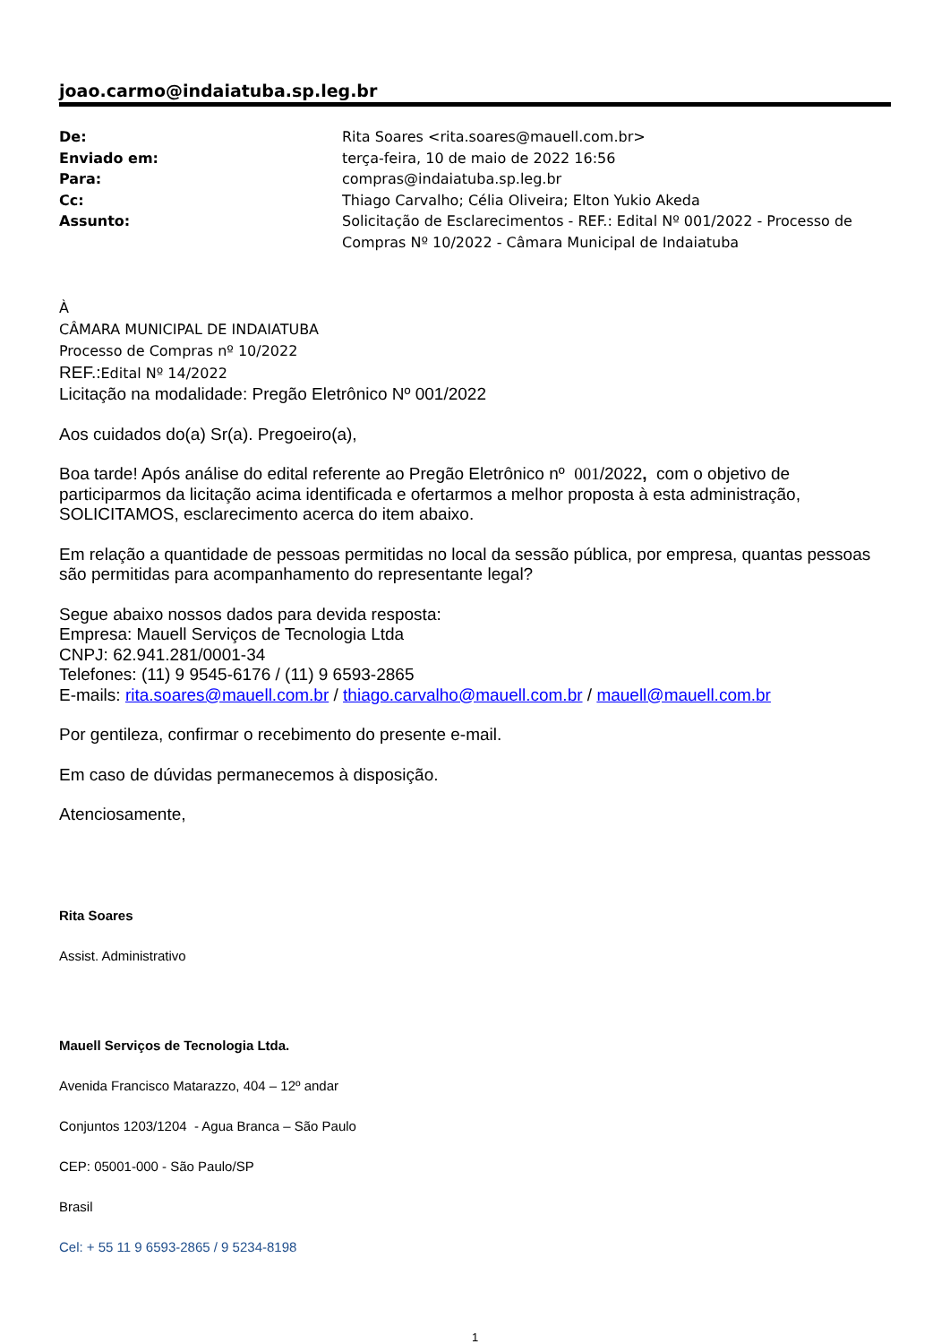joao.carmo@indaiatuba.sp.leg.br
| De: | Rita Soares <rita.soares@mauell.com.br> |
| Enviado em: | terça-feira, 10 de maio de 2022 16:56 |
| Para: | compras@indaiatuba.sp.leg.br |
| Cc: | Thiago Carvalho; Célia Oliveira; Elton Yukio Akeda |
| Assunto: | Solicitação de Esclarecimentos - REF.: Edital Nº 001/2022 - Processo de Compras Nº 10/2022 - Câmara Municipal de Indaiatuba |
À
CÂMARA MUNICIPAL DE INDAIATUBA
Processo de Compras nº 10/2022
REF.: Edital Nº 14/2022
Licitação na modalidade: Pregão Eletrônico Nº 001/2022
Aos cuidados do(a) Sr(a). Pregoeiro(a),
Boa tarde! Após análise do edital referente ao Pregão Eletrônico nº 001/2022, com o objetivo de participarmos da licitação acima identificada e ofertarmos a melhor proposta à esta administração, SOLICITAMOS, esclarecimento acerca do item abaixo.
Em relação a quantidade de pessoas permitidas no local da sessão pública, por empresa, quantas pessoas são permitidas para acompanhamento do representante legal?
Segue abaixo nossos dados para devida resposta:
Empresa: Mauell Serviços de Tecnologia Ltda
CNPJ: 62.941.281/0001-34
Telefones: (11) 9 9545-6176 / (11) 9 6593-2865
E-mails: rita.soares@mauell.com.br / thiago.carvalho@mauell.com.br / mauell@mauell.com.br
Por gentileza, confirmar o recebimento do presente e-mail.
Em caso de dúvidas permanecemos à disposição.
Atenciosamente,
Rita Soares
Assist. Administrativo
Mauell Serviços de Tecnologia Ltda.
Avenida Francisco Matarazzo, 404 – 12º andar
Conjuntos 1203/1204 - Agua Branca – São Paulo
CEP: 05001-000 - São Paulo/SP
Brasil
Cel: + 55 11 9 6593-2865 / 9 5234-8198
1